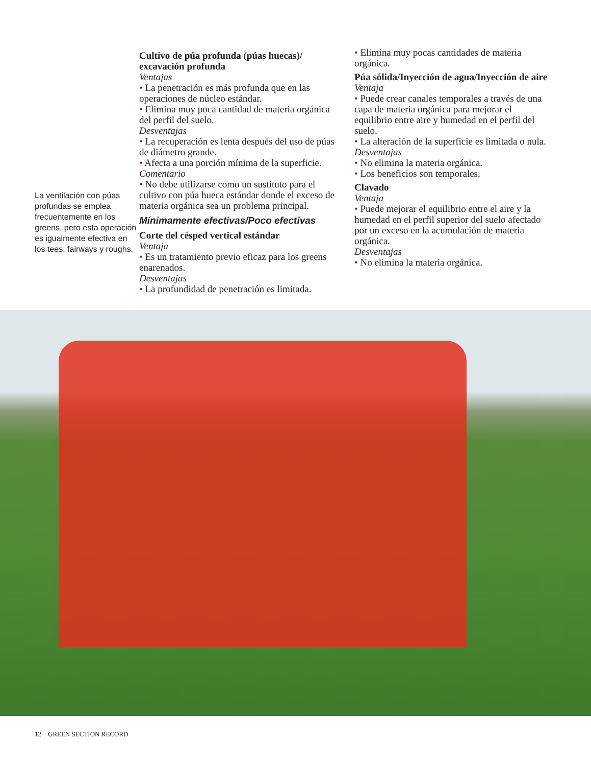La ventilación con púas profundas se emplea frecuentemente en los greens, pero esta operación es igualmente efectiva en los tees, fairways y roughs.
Cultivo de púa profunda (púas huecas)/ excavación profunda
Ventajas
• La penetración es más profunda que en las operaciones de núcleo estándar.
• Elimina muy poca cantidad de materia orgánica del perfil del suelo.
Desventajas
• La recuperación es lenta después del uso de púas de diámetro grande.
• Afecta a una porción mínima de la superficie.
Comentario
• No debe utilizarse como un sustituto para el cultivo con púa hueca estándar donde el exceso de materia orgánica sea un problema principal.
Mínimamente efectivas/Poco efectivas
Corte del césped vertical estándar
Ventaja
• Es un tratamiento previo eficaz para los greens enarenados.
Desventajas
• La profundidad de penetración es limitada.
• Elimina muy pocas cantidades de materia orgánica.
Púa sólida/Inyección de agua/Inyección de aire
Ventaja
• Puede crear canales temporales a través de una capa de materia orgánica para mejorar el equilibrio entre aire y humedad en el perfil del suelo.
• La alteración de la superficie es limitada o nula.
Desventajas
• No elimina la materia orgánica.
• Los beneficios son temporales.
Clavado
Ventaja
• Puede mejorar el equilibrio entre el aire y la humedad en el perfil superior del suelo afectado por un exceso en la acumulación de materia orgánica.
Desventajas
• No elimina la materia orgánica.
12 GREEN SECTION RECORD